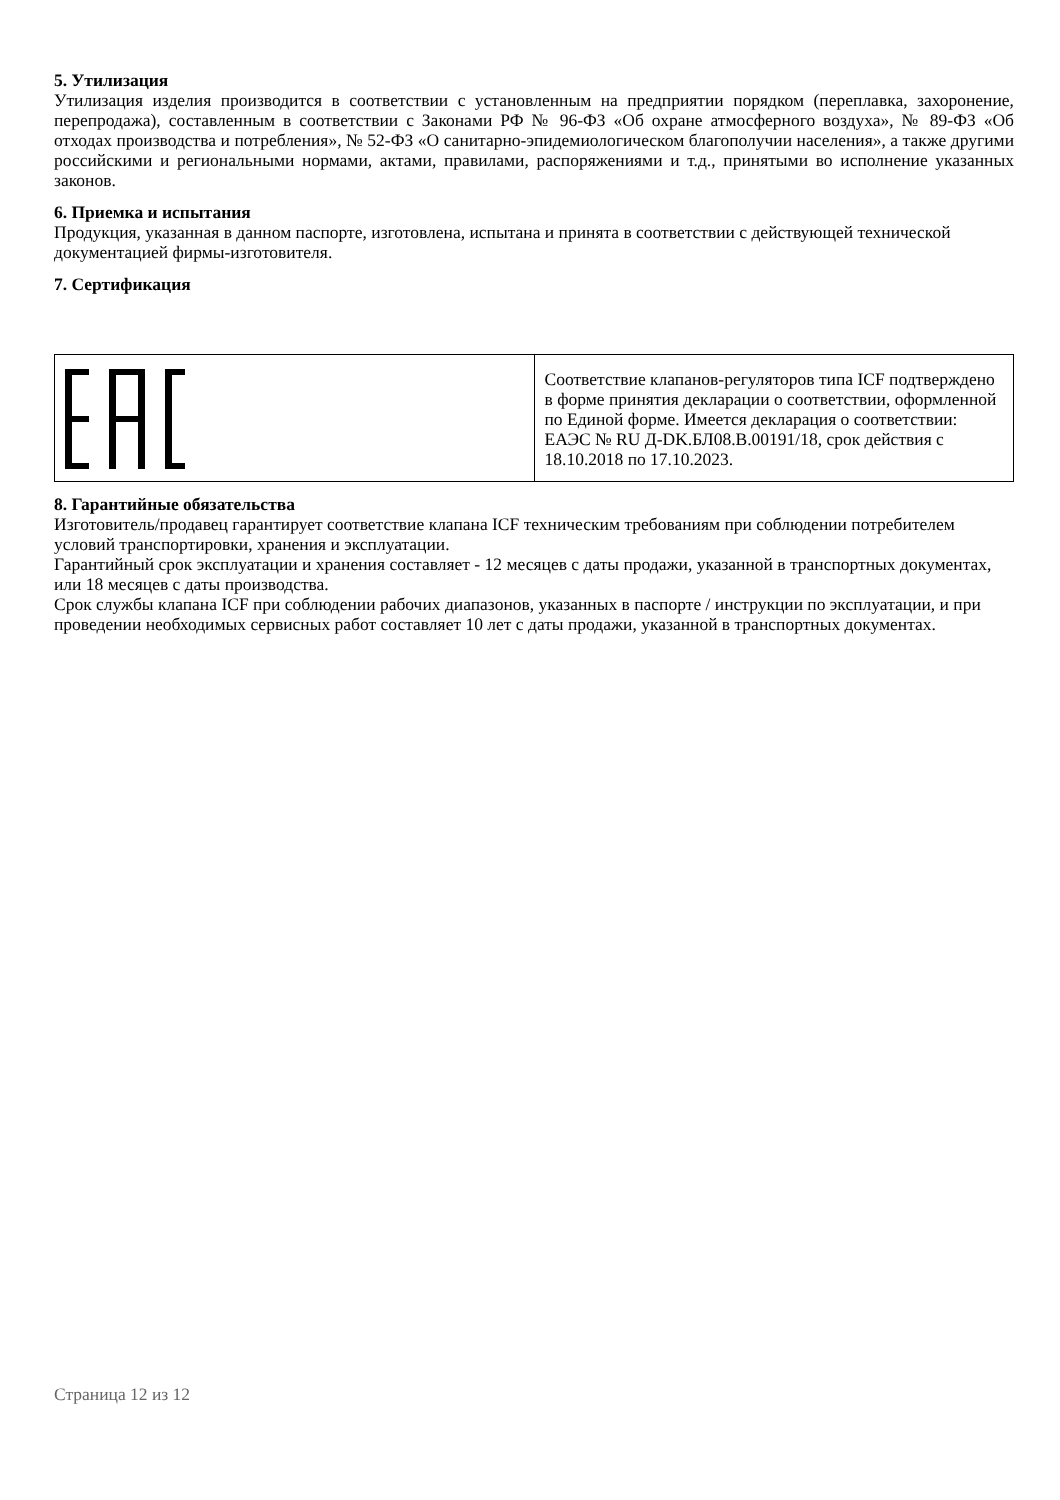5. Утилизация
Утилизация изделия производится в соответствии с установленным на предприятии порядком (переплавка, захоронение, перепродажа), составленным в соответствии с Законами РФ № 96-ФЗ «Об охране атмосферного воздуха», № 89-ФЗ «Об отходах производства и потребления», № 52-ФЗ «О санитарно-эпидемиологическом благополучии населения», а также другими российскими и региональными нормами, актами, правилами, распоряжениями и т.д., принятыми во исполнение указанных законов.
6. Приемка и испытания
Продукция, указанная в данном паспорте, изготовлена, испытана и принята в соответствии с действующей технической документацией фирмы-изготовителя.
7. Сертификация
| | Соответствие клапанов-регуляторов типа ICF подтверждено в форме принятия декларации о соответствии, оформленной по Единой форме. Имеется декларация о соответствии: ЕАЭС № RU Д-DK.БЛ08.В.00191/18, срок действия с 18.10.2018 по 17.10.2023. |
8. Гарантийные обязательства
Изготовитель/продавец гарантирует соответствие клапана ICF техническим требованиям при соблюдении потребителем условий транспортировки, хранения и эксплуатации.
Гарантийный срок эксплуатации и хранения составляет - 12 месяцев с даты продажи, указанной в транспортных документах, или 18 месяцев с даты производства.
Срок службы клапана ICF при соблюдении рабочих диапазонов, указанных в паспорте / инструкции по эксплуатации, и при проведении необходимых сервисных работ составляет 10 лет с даты продажи, указанной в транспортных документах.
Страница 12 из 12